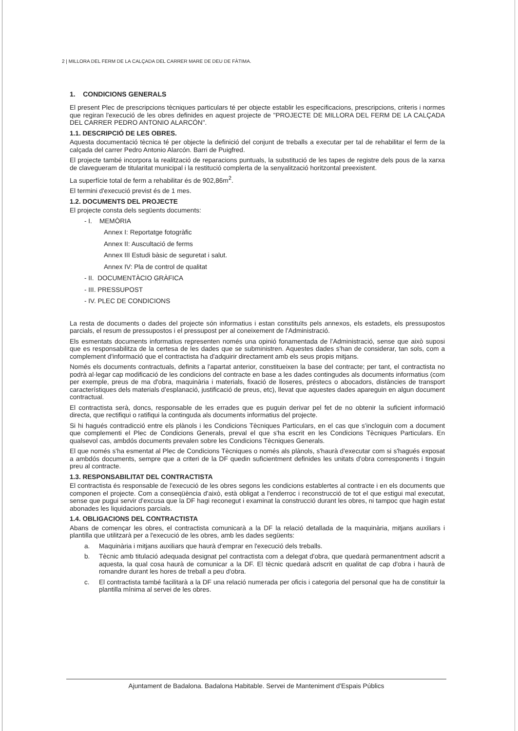2 | MILLORA DEL FERM DE LA CALÇADA DEL CARRER MARE DE DEU DE FÀTIMA.
1. CONDICIONS GENERALS
El present Plec de prescripcions tècniques particulars té per objecte establir les especificacions, prescripcions, criteris i normes que regiran l'execució de les obres definides en aquest projecte de "PROJECTE DE MILLORA DEL FERM DE LA CALÇADA DEL CARRER PEDRO ANTONIO ALARCÓN".
1.1. DESCRIPCIÓ DE LES OBRES.
Aquesta documentació tècnica té per objecte la definició del conjunt de treballs a executar per tal de rehabilitar el ferm de la calçada del carrer Pedro Antonio Alarcón. Barri de Puigfred.
El projecte també incorpora la realització de reparacions puntuals, la substitució de les tapes de registre dels pous de la xarxa de clavegueram de titularitat municipal i la restitució complerta de la senyalització horitzontal preexistent.
La superfície total de ferm a rehabilitar és de 902,86m<sup>2</sup>.
El termini d'execució previst és de 1 mes.
1.2. DOCUMENTS DEL PROJECTE
El projecte consta dels següents documents:
- I. MEMÒRIA
Annex I: Reportatge fotogràfic
Annex II: Auscultació de ferms
Annex III Estudi bàsic de seguretat i salut.
Annex IV: Pla de control de qualitat
- II. DOCUMENTÀCIO GRÀFICA
- III. PRESSUPOST
- IV. PLEC DE CONDICIONS
La resta de documents o dades del projecte són informatius i estan constituïts pels annexos, els estadets, els pressupostos parcials, el resum de pressupostos i el pressupost per al coneixement de l'Administració.
Els esmentats documents informatius representen només una opinió fonamentada de l'Administració, sense que això suposi que es responsabilitza de la certesa de les dades que se subministren. Aquestes dades s'han de considerar, tan sols, com a complement d'informació que el contractista ha d'adquirir directament amb els seus propis mitjans.
Només els documents contractuals, definits a l'apartat anterior, constitueixen la base del contracte; per tant, el contractista no podrà al·legar cap modificació de les condicions del contracte en base a les dades contingudes als documents informatius (com per exemple, preus de ma d'obra, maquinària i materials, fixació de lloseres, préstecs o abocadors, distàncies de transport característiques dels materials d'esplanació, justificació de preus, etc), llevat que aquestes dades apareguin en algun document contractual.
El contractista serà, doncs, responsable de les errades que es puguin derivar pel fet de no obtenir la suficient informació directa, que rectifiqui o ratifiqui la continguda als documents informatius del projecte.
Si hi hagués contradicció entre els plànols i les Condicions Tècniques Particulars, en el cas que s'incloguin com a document que complementi el Plec de Condicions Generals, preval el que s'ha escrit en les Condicions Tècniques Particulars. En qualsevol cas, ambdós documents prevalen sobre les Condicions Tècniques Generals.
El que només s'ha esmentat al Plec de Condicions Tècniques o només als plànols, s'haurà d'executar com si s'hagués exposat a ambdós documents, sempre que a criteri de la DF quedin suficientment definides les unitats d'obra corresponents i tinguin preu al contracte.
1.3. RESPONSABILITAT DEL CONTRACTISTA
El contractista és responsable de l'execució de les obres segons les condicions establertes al contracte i en els documents que componen el projecte. Com a conseqüència d'això, està obligat a l'enderroc i reconstrucció de tot el que estigui mal executat, sense que pugui servir d'excusa que la DF hagi reconegut i examinat la construcció durant les obres, ni tampoc que hagin estat abonades les liquidacions parcials.
1.4. OBLIGACIONS DEL CONTRACTISTA
Abans de començar les obres, el contractista comunicarà a la DF la relació detallada de la maquinària, mitjans auxiliars i plantilla que utilitzarà per a l'execució de les obres, amb les dades següents:
a. Maquinària i mitjans auxiliars que haurà d'emprar en l'execució dels treballs.
b. Tècnic amb titulació adequada designat pel contractista com a delegat d'obra, que quedarà permanentment adscrit a aquesta, la qual cosa haurà de comunicar a la DF. El tècnic quedarà adscrit en qualitat de cap d'obra i haurà de romandre durant les hores de treball a peu d'obra.
c. El contractista també facilitarà a la DF una relació numerada per oficis i categoria del personal que ha de constituir la plantilla mínima al servei de les obres.
Ajuntament de Badalona. Badalona Habitable. Servei de Manteniment d'Espais Públics